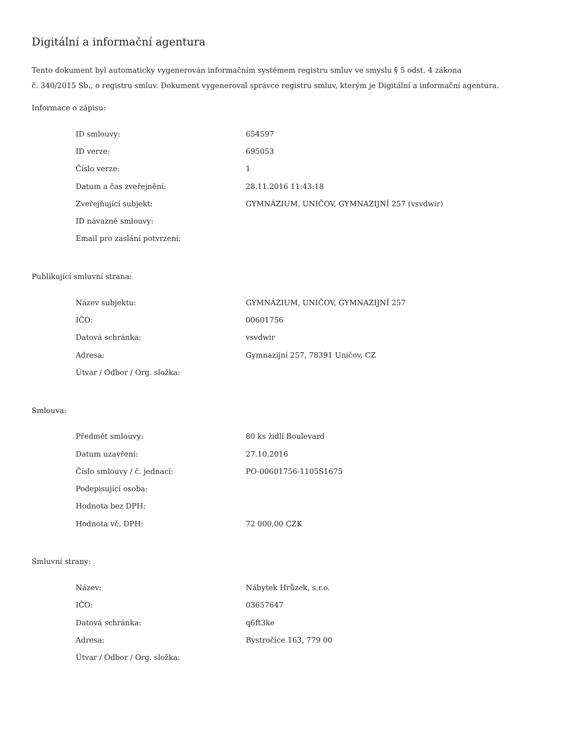Digitální a informační agentura
Tento dokument byl automaticky vygenerován informačním systémem registru smluv ve smyslu § 5 odst. 4 zákona
č. 340/2015 Sb., o registru smluv. Dokument vygeneroval správce registru smluv, kterým je Digitální a informační agentura.
Informace o zápisu:
| ID smlouvy: | 654597 |
| ID verze: | 695053 |
| Číslo verze: | 1 |
| Datum a čas zveřejnění: | 28.11.2016 11:43:18 |
| Zveřejňující subjekt: | GYMNÁZIUM, UNIČOV, GYMNAZIJNÍ 257 (vsvdwir) |
| ID návazné smlouvy: | |
| Email pro zaslání potvrzení: | |
Publikující smluvní strana:
| Název subjektu: | GYMNÁZIUM, UNIČOV, GYMNAZIJNÍ 257 |
| IČO: | 00601756 |
| Datová schránka: | vsvdwir |
| Adresa: | Gymnazijní 257, 78391 Uničov, CZ |
| Útvar / Odbor / Org. složka: | |
Smlouva:
| Předmět smlouvy: | 80 ks židlí Boulevard |
| Datum uzavření: | 27.10.2016 |
| Číslo smlouvy / č. jednací: | PO-00601756-1105S1675 |
| Podepisující osoba: | |
| Hodnota bez DPH: | |
| Hodnota vč. DPH: | 72 000,00 CZK |
Smluvní strany:
| Název: | Nábytek Hrůzek, s.r.o. |
| IČO: | 03657647 |
| Datová schránka: | q6ft3ke |
| Adresa: | Bystročice 163, 779 00 |
| Útvar / Odbor / Org. složka: | |